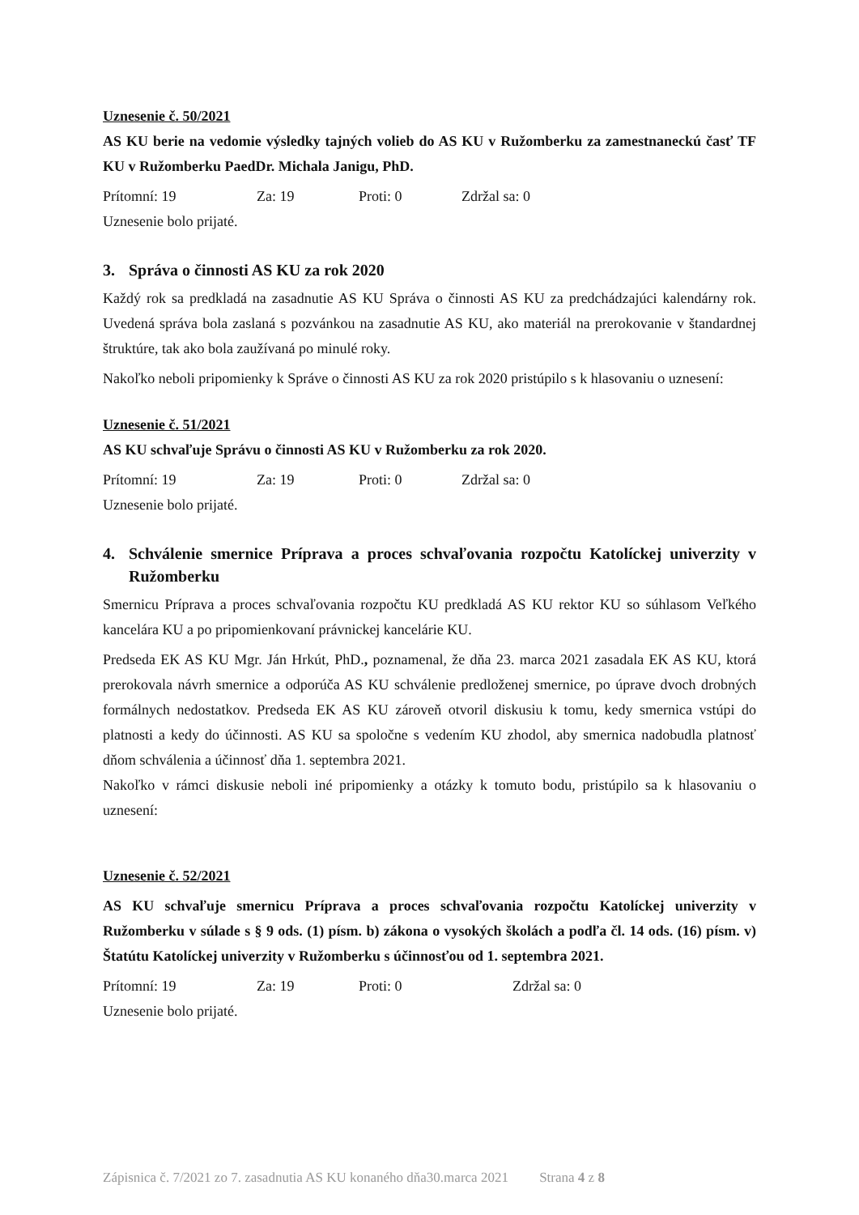Uznesenie č. 50/2021
AS KU berie na vedomie výsledky tajných volieb do AS KU v Ružomberku za zamestnaneckú časť TF KU v Ružomberku PaedDr. Michala Janigu, PhD.
Prítomní: 19 Za: 19 Proti: 0 Zdržal sa: 0
Uznesenie bolo prijaté.
3. Správa o činnosti AS KU za rok 2020
Každý rok sa predkladá na zasadnutie AS KU Správa o činnosti AS KU za predchádzajúci kalendárny rok. Uvedená správa bola zaslaná s pozvánkou na zasadnutie AS KU, ako materiál na prerokovanie v štandardnej štruktúre, tak ako bola zaužívaná po minulé roky.
Nakoľko neboli pripomienky k Správe o činnosti AS KU za rok 2020 pristúpilo s k hlasovaniu o uznesení:
Uznesenie č. 51/2021
AS KU schvaľuje Správu o činnosti AS KU v Ružomberku za rok 2020.
Prítomní: 19 Za: 19 Proti: 0 Zdržal sa: 0
Uznesenie bolo prijaté.
4. Schválenie smernice Príprava a proces schvaľovania rozpočtu Katolíckej univerzity v Ružomberku
Smernicu Príprava a proces schvaľovania rozpočtu KU predkladá AS KU rektor KU so súhlasom Veľkého kancelára KU a po pripomienkovaní právnickej kancelárie KU.
Predseda EK AS KU Mgr. Ján Hrkút, PhD., poznamenal, že dňa 23. marca 2021 zasadala EK AS KU, ktorá prerokovala návrh smernice a odporúča AS KU schválenie predloženej smernice, po úprave dvoch drobných formálnych nedostatkov. Predseda EK AS KU zároveň otvoril diskusiu k tomu, kedy smernica vstúpi do platnosti a kedy do účinnosti. AS KU sa spoločne s vedením KU zhodol, aby smernica nadobudla platnosť dňom schválenia a účinnosť dňa 1. septembra 2021.
Nakoľko v rámci diskusie neboli iné pripomienky a otázky k tomuto bodu, pristúpilo sa k hlasovaniu o uznesení:
Uznesenie č. 52/2021
AS KU schvaľuje smernicu Príprava a proces schvaľovania rozpočtu Katolíckej univerzity v Ružomberku v súlade s § 9 ods. (1) písm. b) zákona o vysokých školách a podľa čl. 14 ods. (16) písm. v) Štatútu Katolíckej univerzity v Ružomberku s účinnosťou od 1. septembra 2021.
Prítomní: 19 Za: 19 Proti: 0 Zdržal sa: 0
Uznesenie bolo prijaté.
Zápisnica č. 7/2021 zo 7. zasadnutia AS KU konaného dňa30.marca 2021 Strana 4 z 8